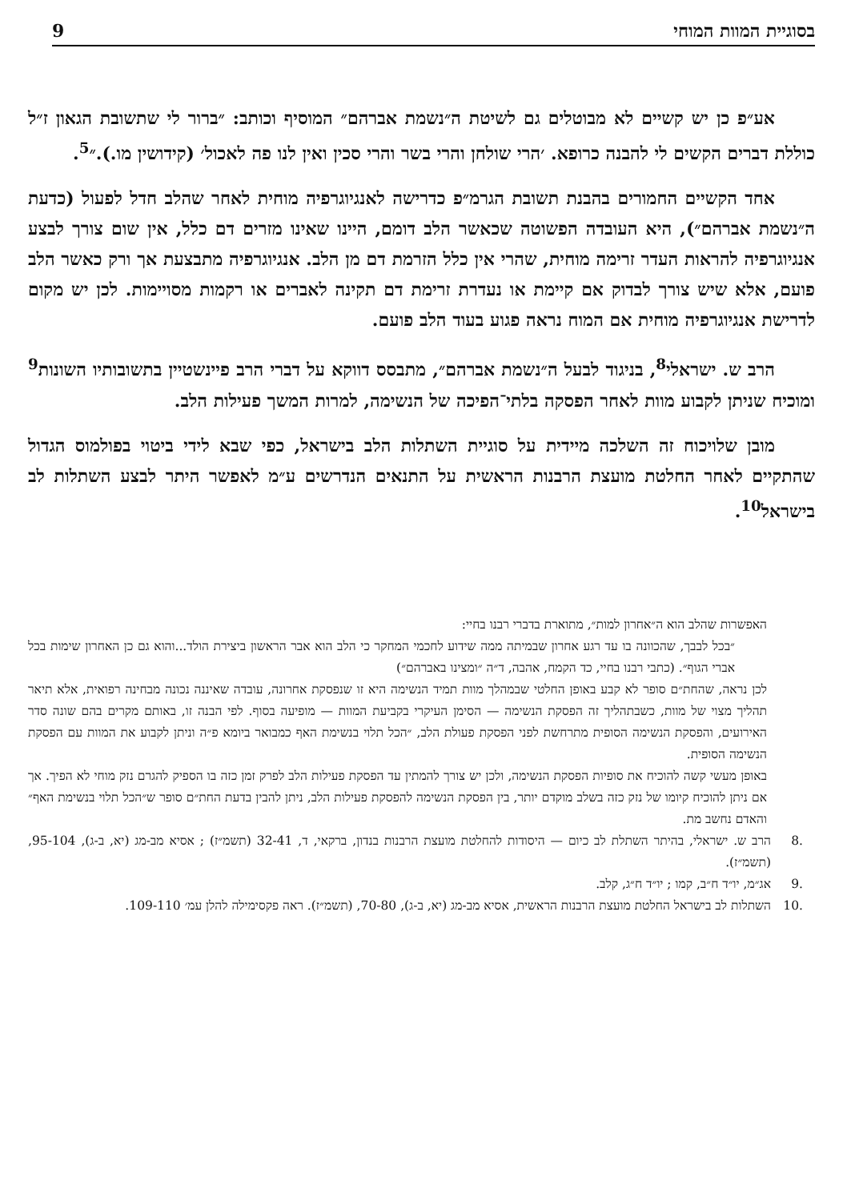בסוגיית המוות המוחי 9
אע״פ כן יש קשיים לא מבוטלים גם לשיטת ה״נשמת אברהם״ המוסיף וכותב: ״ברור לי שתשובת הגאון ז״ל כוללת דברים הקשים לי להבנה כרופא. ׳הרי שולחן והרי בשר והרי סכין ואין לנו פה לאכול׳ (קידושין מו.).״<sup>5</sup>.
אחד הקשיים החמורים בהבנת תשובת הגרמ״פ כדרישה לאנגיוגרפיה מוחית לאחר שהלב חדל לפעול (כדעת ה״נשמת אברהם״), היא העובדה הפשוטה שכאשר הלב דומם, היינו שאינו מזרים דם כלל, אין שום צורך לבצע אנגיוגרפיה להראות העדר זרימה מוחית, שהרי אין כלל הזרמת דם מן הלב. אנגיוגרפיה מתבצעת אך ורק כאשר הלב פועם, אלא שיש צורך לבדוק אם קיימת או נעדרת זרימת דם תקינה לאברים או רקמות מסויימות. לכן יש מקום לדרישת אנגיוגרפיה מוחית אם המוח נראה פגוע בעוד הלב פועם.
הרב ש. ישראלי<sup>8</sup>, בניגוד לבעל ה״נשמת אברהם״, מתבסס דווקא על דברי הרב פיינשטיין בתשובותיו השונות<sup>9</sup> ומוכיח שניתן לקבוע מוות לאחר הפסקה בלתי־הפיכה של הנשימה, למרות המשך פעילות הלב.
מובן שלויכוח זה השלכה מיידית על סוגיית השתלות הלב בישראל, כפי שבא לידי ביטוי בפולמוס הגדול שהתקיים לאחר החלטת מועצת הרבנות הראשית על התנאים הנדרשים ע״מ לאפשר היתר לבצע השתלות לב בישראל<sup>10</sup>.
האפשרות שהלב הוא ה״אחרון למות״, מתוארת בדברי רבנו בחיי:
״בכל לבבך, שהכוונה בו עד רגע אחרון שבמיתה ממה שידוע לחכמי המחקר כי הלב הוא אבר הראשון ביצירת הולד...והוא גם כן האחרון שימות בכל אברי הגוף״. (כתבי רבנו בחיי, כד הקמח, אהבה, ד״ה ״ומצינו באברהם״)
לכן נראה, שהחת״ם סופר לא קבע באופן החלטי שבמהלך מוות תמיד הנשימה היא זו שנפסקת אחרונה, עובדה שאיננה נכונה מבחינה רפואית, אלא תיאר תהליך מצוי של מוות, כשבתהליך זה הפסקת הנשימה — הסימן העיקרי בקביעת המוות — מופיעה בסוף. לפי הבנה זו, באותם מקרים בהם שונה סדר האירועים, והפסקת הנשימה הסופית מתרחשת לפני הפסקת פעולת הלב, ״הכל תלוי בנשימת האף כמבואר ביומא פ״ה וניתן לקבוע את המוות עם הפסקת הנשימה הסופית.
באופן מעשי קשה להוכיח את סופיות הפסקת הנשימה, ולכן יש צורך להמתין עד הפסקת פעילות הלב לפרק זמן כזה בו הספיק להגרם נזק מוחי לא הפיך. אך אם ניתן להוכיח קיומו של נזק כזה בשלב מוקדם יותר, בין הפסקת הנשימה להפסקת פעילות הלב, ניתן להבין בדעת החת״ם סופר ש״הכל תלוי בנשימת האף״ והאדם נחשב מת.
.8 הרב ש. ישראלי, בהיתר השתלת לב כיום — היסודות להחלטת מועצת הרבנות בנדון, ברקאי, ד, 32-41 (תשמ״ז) ; אסיא מב-מג (יא, ב-ג), 95-104, (תשמ״ז).
.9 אג״מ, יו״ד ח״ב, קמו ; יו״ד ח״ג, קלב.
.10 השתלות לב בישראל החלטת מועצת הרבנות הראשית, אסיא מב-מג (יא, ב-ג), 70-80, (תשמ״ז). ראה פקסימילה להלן עמ׳ 109-110.